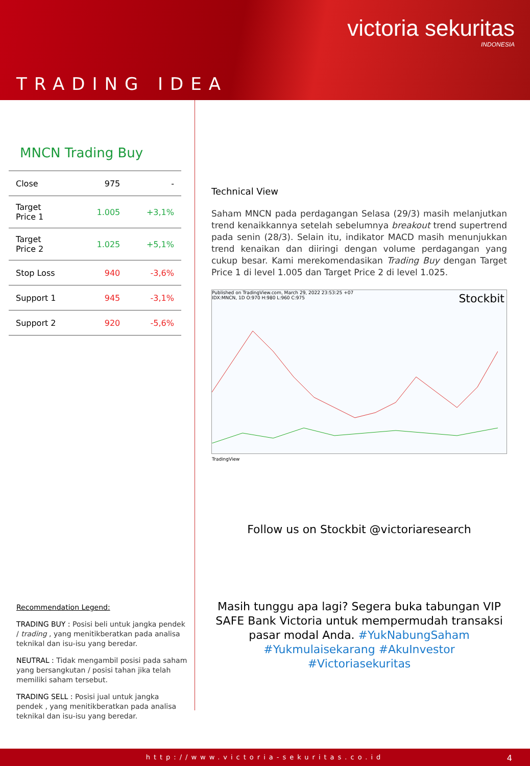victoria sekuritas
INDONESIA
TRADING IDEA
MNCN Trading Buy
| Close | 975 | - |
| Target Price 1 | 1.005 | +3,1% |
| Target Price 2 | 1.025 | +5,1% |
| Stop Loss | 940 | -3,6% |
| Support 1 | 945 | -3,1% |
| Support 2 | 920 | -5,6% |
Recommendation Legend:
TRADING BUY : Posisi beli untuk jangka pendek / trading , yang menitikberatkan pada analisa teknikal dan isu-isu yang beredar.
NEUTRAL : Tidak mengambil posisi pada saham yang bersangkutan / posisi tahan jika telah memiliki saham tersebut.
TRADING SELL : Posisi jual untuk jangka pendek , yang menitikberatkan pada analisa teknikal dan isu-isu yang beredar.
Technical View
Saham MNCN pada perdagangan Selasa (29/3) masih melanjutkan trend kenaikkannya setelah sebelumnya breakout trend supertrend pada senin (28/3). Selain itu, indikator MACD masih menunjukkan trend kenaikan dan diiringi dengan volume perdagangan yang cukup besar. Kami merekomendasikan Trading Buy dengan Target Price 1 di level 1.005 dan Target Price 2 di level 1.025.
Published on TradingView.com, March 29, 2022 23:53:25 +07
IDX:MNCN, 1D O:970 H:980 L:960 C:975
Stockbit
TradingView
Follow us on Stockbit @victoriaresearch
Masih tunggu apa lagi? Segera buka tabungan VIP SAFE Bank Victoria untuk mempermudah transaksi pasar modal Anda. #YukNabungSaham #Yukmulaisekarang #AkuInvestor #Victoriasekuritas
http://www.victoria-sekuritas.co.id
4